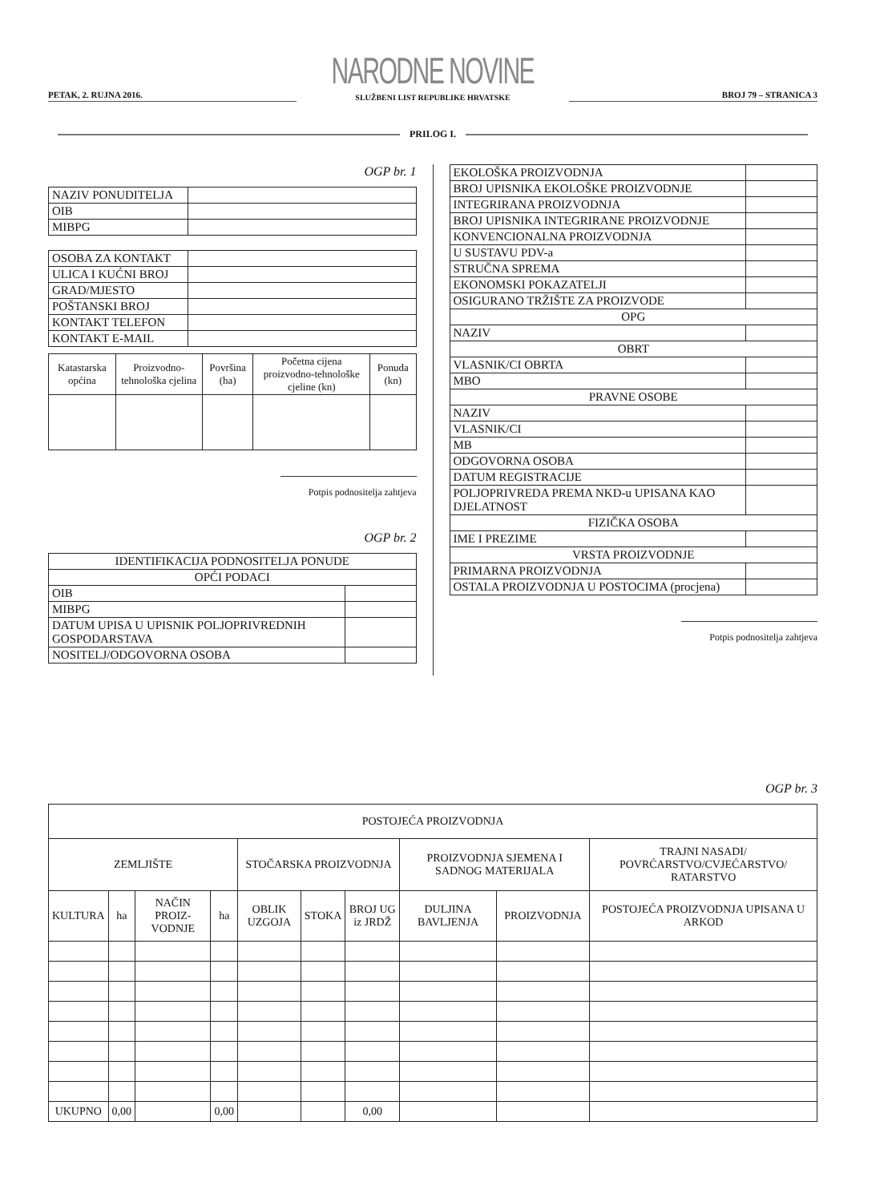PETAK, 2. RUJNA 2016.
NARODNE NOVINE
SLUŽBENI LIST REPUBLIKE HRVATSKE
BROJ 79 – STRANICA 3
PRILOG I.
OGP br. 1
| NAZIV PONUDITELJA | |
| OIB | |
| MIBPG | |
| OSOBA ZA KONTAKT | |
| ULICA I KUĆNI BROJ | |
| GRAD/MJESTO | |
| POŠTANSKI BROJ | |
| KONTAKT TELEFON | |
| KONTAKT E-MAIL | |
| Katastarska općina | Proizvodno-tehnološka cjelina | Površina (ha) | Početna cijena proizvodno-tehnološke cjeline (kn) | Ponuda (kn) |
| --- | --- | --- | --- | --- |
Potpis podnositelja zahtjeva
OGP br. 2
| IDENTIFIKACIJA PODNOSITELJA PONUDE | |
| OPĆI PODACI | |
| OIB | |
| MIBPG | |
| DATUM UPISA U UPISNIK POLJOPRIVREDNIH GOSPODARSTAVA | |
| NOSITELJ/ODGOVORNA OSOBA | |
| EKOLOŠKA PROIZVODNJA | |
| BROJ UPISNIKA EKOLOŠKE PROIZVODNJE | |
| INTEGRIRANA PROIZVODNJA | |
| BROJ UPISNIKA INTEGRIRANE PROIZVODNJE | |
| KONVENCIONALNA PROIZVODNJA | |
| U SUSTAVU PDV-a | |
| STRUČNA SPREMA | |
| EKONOMSKI POKAZATELJI | |
| OSIGURANO TRŽIŠTE ZA PROIZVODE | |
| OPG | |
| NAZIV | |
| OBRT | |
| VLASNIK/CI OBRTA | |
| MBO | |
| PRAVNE OSOBE | |
| NAZIV | |
| VLASNIK/CI | |
| MB | |
| ODGOVORNA OSOBA | |
| DATUM REGISTRACIJE | |
| POLJOPRIVREDA PREMA NKD-u UPISANA KAO DJELATNOST | |
| FIZIČKA OSOBA | |
| IME I PREZIME | |
| VRSTA PROIZVODNJE | |
| PRIMARNA PROIZVODNJA | |
| OSTALA PROIZVODNJA U POSTOCIMA (procjena) | |
Potpis podnositelja zahtjeva
OGP br. 3
| POSTOJEĆA PROIZVODNJA | | | | | | | | | |
| ZEMLJIŠTE | | | | STOČARSKA PROIZVODNJA | | | PROIZVODNJA SJEMENA I SADNOG MATERIJALA | | TRAJNI NASADI/ POVRĆARSTVO/CVJEĆARSTVO/ RATARSTVO |
| KULTURA | ha | NAČIN PROIZ-VODNJE | ha | OBLIK UZGOJA | STOKA | BROJ UG iz JRDŽ | DULJINA BAVLJENJA | PROIZVODNJA | POSTOJEĆA PROIZVODNJA UPISANA U ARKOD |
| UKUPNO | 0,00 | | 0,00 | | | 0,00 | | | |